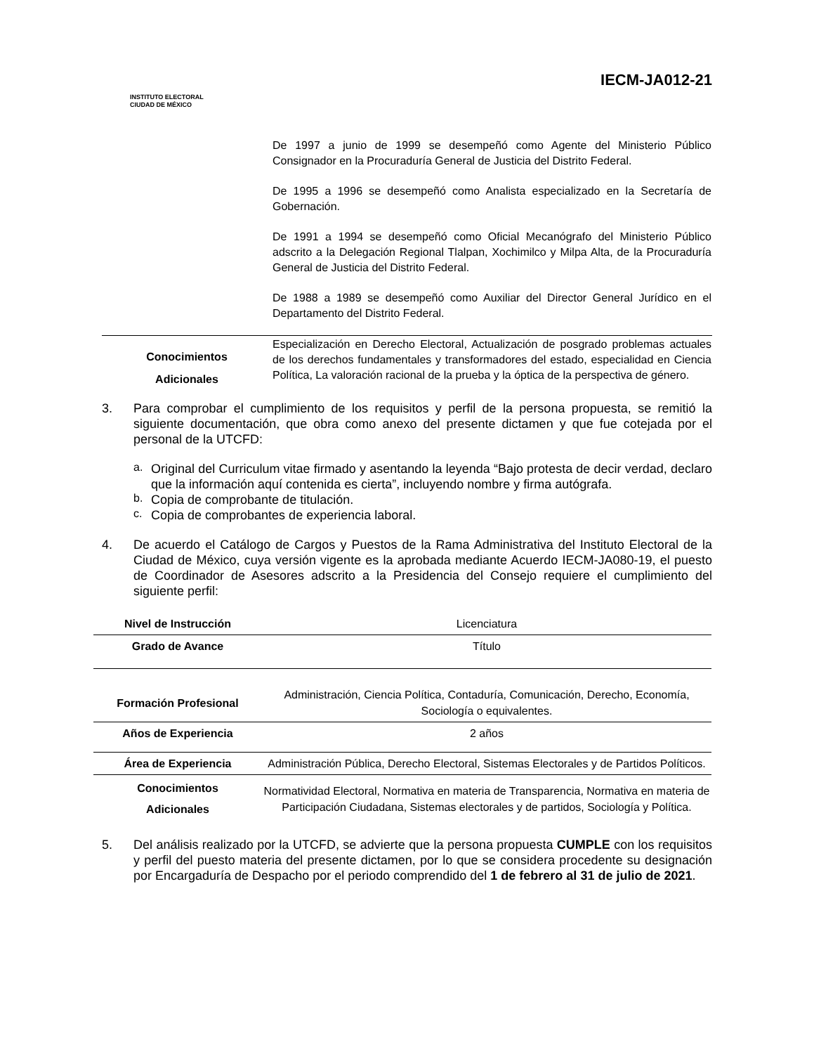INSTITUTO ELECTORAL
CIUDAD DE MÉXICO
IECM-JA012-21
| | De 1997 a junio de 1999 se desempeñó como Agente del Ministerio Público Consignador en la Procuraduría General de Justicia del Distrito Federal. |
| | De 1995 a 1996 se desempeñó como Analista especializado en la Secretaría de Gobernación. |
| | De 1991 a 1994 se desempeñó como Oficial Mecanógrafo del Ministerio Público adscrito a la Delegación Regional Tlalpan, Xochimilco y Milpa Alta, de la Procuraduría General de Justicia del Distrito Federal. |
| | De 1988 a 1989 se desempeñó como Auxiliar del Director General Jurídico en el Departamento del Distrito Federal. |
| Conocimientos Adicionales | Especialización en Derecho Electoral, Actualización de posgrado problemas actuales de los derechos fundamentales y transformadores del estado, especialidad en Ciencia Política, La valoración racional de la prueba y la óptica de la perspectiva de género. |
3. Para comprobar el cumplimiento de los requisitos y perfil de la persona propuesta, se remitió la siguiente documentación, que obra como anexo del presente dictamen y que fue cotejada por el personal de la UTCFD:
a.
Original del Curriculum vitae firmado y asentando la leyenda “Bajo protesta de decir verdad, declaro que la información aquí contenida es cierta”, incluyendo nombre y firma autógrafa.
b.
Copia de comprobante de titulación.
c.
Copia de comprobantes de experiencia laboral.
4. De acuerdo el Catálogo de Cargos y Puestos de la Rama Administrativa del Instituto Electoral de la Ciudad de México, cuya versión vigente es la aprobada mediante Acuerdo IECM-JA080-19, el puesto de Coordinador de Asesores adscrito a la Presidencia del Consejo requiere el cumplimiento del siguiente perfil:
| Nivel de Instrucción | Licenciatura |
| Grado de Avance | Título |
| Formación Profesional | Administración, Ciencia Política, Contaduría, Comunicación, Derecho, Economía, Sociología o equivalentes. |
| Años de Experiencia | 2 años |
| Área de Experiencia | Administración Pública, Derecho Electoral, Sistemas Electorales y de Partidos Políticos. |
| Conocimientos Adicionales | Normatividad Electoral, Normativa en materia de Transparencia, Normativa en materia de Participación Ciudadana, Sistemas electorales y de partidos, Sociología y Política. |
5. Del análisis realizado por la UTCFD, se advierte que la persona propuesta CUMPLE con los requisitos y perfil del puesto materia del presente dictamen, por lo que se considera procedente su designación por Encargaduría de Despacho por el periodo comprendido del 1 de febrero al 31 de julio de 2021.